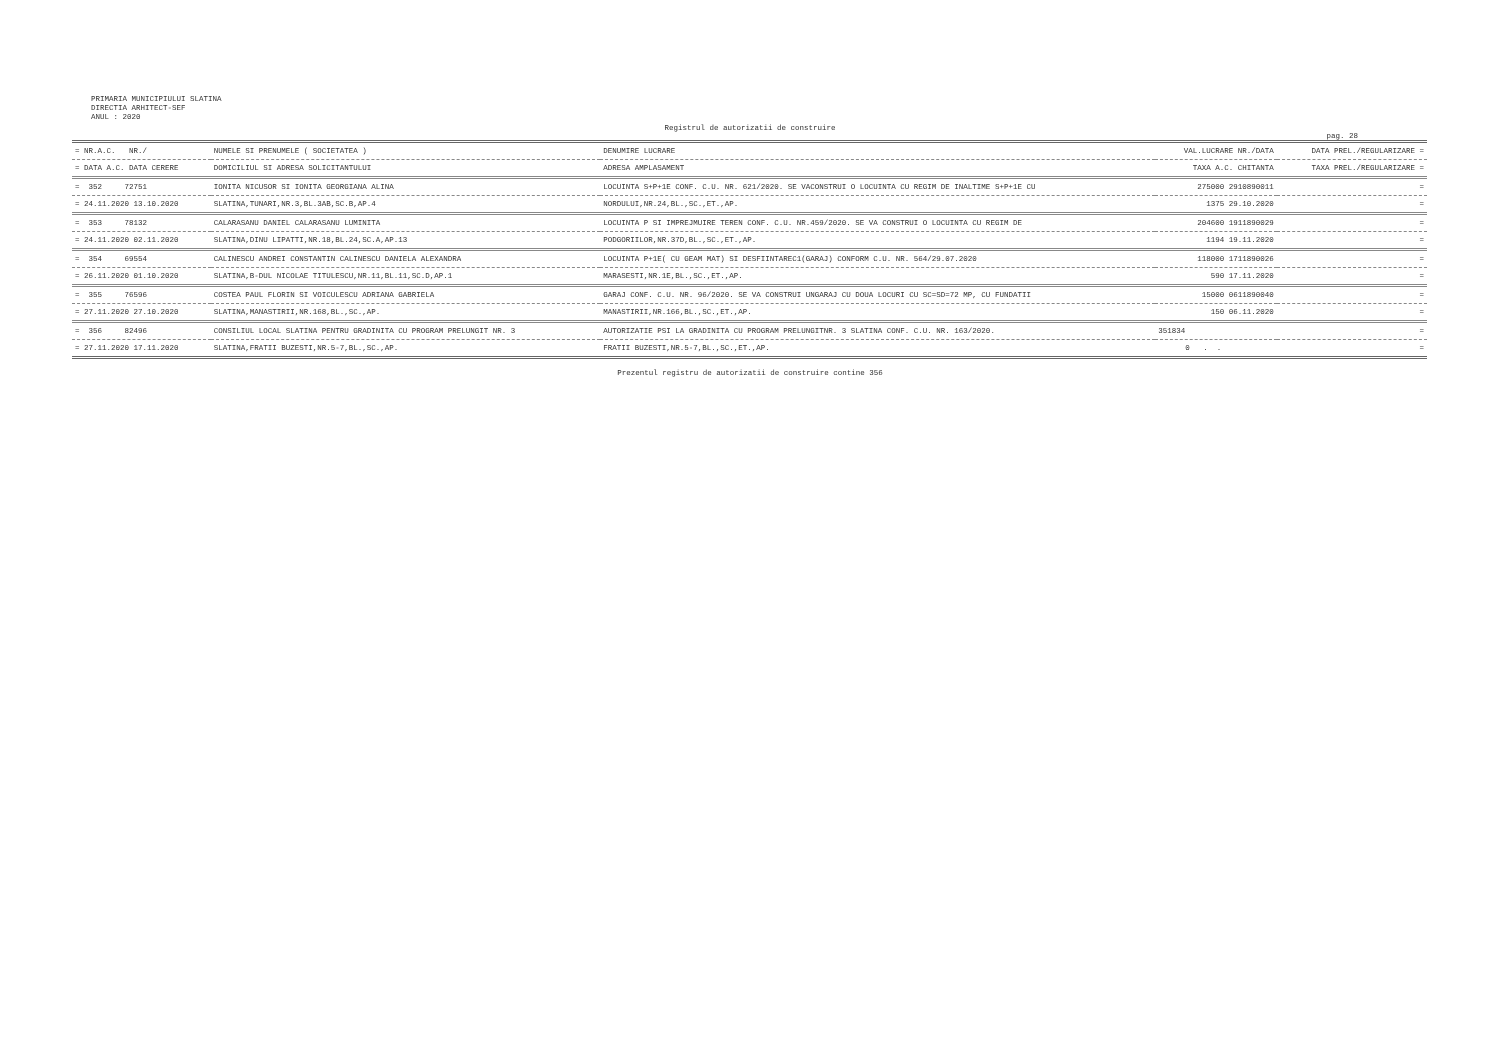PRIMARIA MUNICIPIULUI SLATINA
DIRECTIA ARHITECT-SEF
ANUL : 2020
Registrul de autorizatii de construire
pag. 28
| = NR.A.C. NR./ | NUMELE SI PRENUMELE ( SOCIETATEA ) | DENUMIRE LUCRARE | VAL.LUCRARE NR./DATA | DATA PREL./REGULARIZARE = |
| --- | --- | --- | --- | --- |
| = DATA A.C. DATA CERERE | DOMICILIUL SI ADRESA SOLICITANTULUI | ADRESA AMPLASAMENT | TAXA A.C. CHITANTA | TAXA PREL./REGULARIZARE = |
| = 352 72751 | IONITA NICUSOR SI IONITA GEORGIANA ALINA | LOCUINTA S+P+1E CONF. C.U. NR. 621/2020. SE VACONSTRUI O LOCUINTA CU REGIM DE INALTIME S+P+1E CU | 275000 2910890011 | = |
| = 24.11.2020 13.10.2020 | SLATINA,TUNARI,NR.3,BL.3AB,SC.B,AP.4 | NORDULUI,NR.24,BL.,SC.,ET.,AP. | 1375 29.10.2020 | = |
| = 353 78132 | CALARASANU DANIEL CALARASANU LUMINITA | LOCUINTA P SI IMPREJMUIRE TEREN CONF. C.U. NR.459/2020. SE VA CONSTRUI O LOCUINTA CU REGIM DE | 204600 1911890029 | = |
| = 24.11.2020 02.11.2020 | SLATINA,DINU LIPATTI,NR.18,BL.24,SC.A,AP.13 | PODGORIILOR,NR.37D,BL.,SC.,ET.,AP. | 1194 19.11.2020 | = |
| = 354 69554 | CALINESCU ANDREI CONSTANTIN CALINESCU DANIELA ALEXANDRA | LOCUINTA P+1E( CU GEAM MAT) SI DESFIINTAREC1(GARAJ) CONFORM C.U. NR. 564/29.07.2020 | 118000 1711890026 | = |
| = 26.11.2020 01.10.2020 | SLATINA,B-DUL NICOLAE TITULESCU,NR.11,BL.11,SC.D,AP.1 | MARASESTI,NR.1E,BL.,SC.,ET.,AP. | 590 17.11.2020 | = |
| = 355 76596 | COSTEA PAUL FLORIN SI VOICULESCU ADRIANA GABRIELA | GARAJ CONF. C.U. NR. 96/2020. SE VA CONSTRUI UNGARAJ CU DOUA LOCURI CU SC=SD=72 MP, CU FUNDATII | 15000 0611890040 | = |
| = 27.11.2020 27.10.2020 | SLATINA,MANASTIRII,NR.168,BL.,SC.,AP. | MANASTIRII,NR.166,BL.,SC.,ET.,AP. | 150 06.11.2020 | = |
| = 356 82496 | CONSILIUL LOCAL SLATINA PENTRU GRADINITA CU PROGRAM PRELUNGIT NR. 3 | AUTORIZATIE PSI LA GRADINITA CU PROGRAM PRELUNGITNR. 3 SLATINA CONF. C.U. NR. 163/2020. | 351834 | = |
| = 27.11.2020 17.11.2020 | SLATINA,FRATII BUZESTI,NR.5-7,BL.,SC.,AP. | FRATII BUZESTI,NR.5-7,BL.,SC.,ET.,AP. | 0 . . | = |
Prezentul registru de autorizatii de construire contine 356